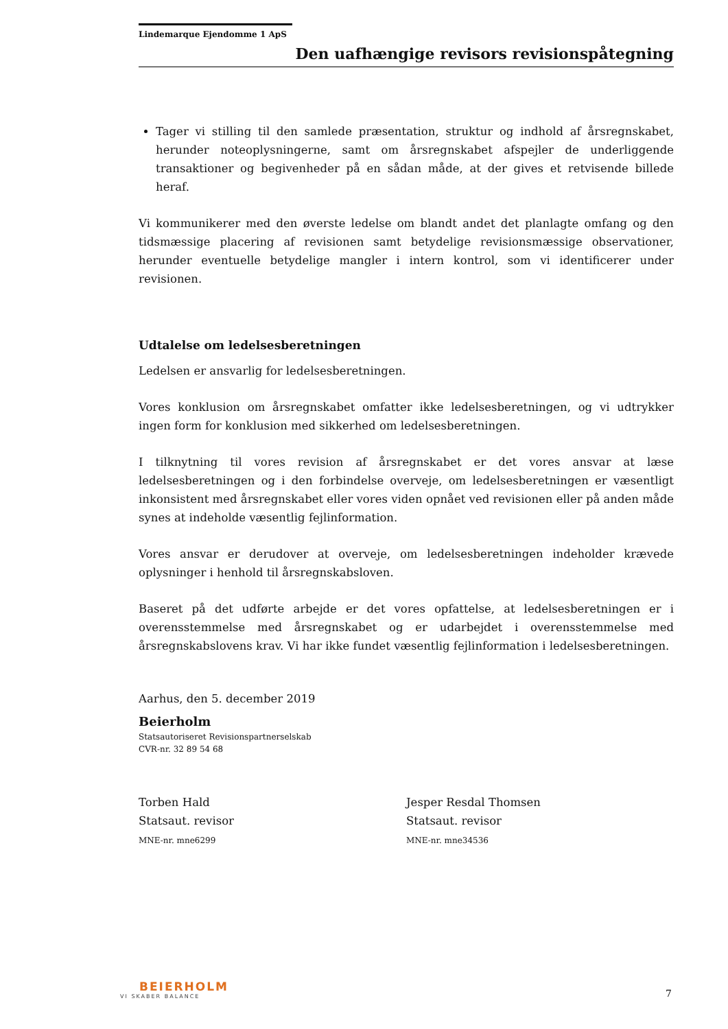Lindemarque Ejendomme 1 ApS
Den uafhængige revisors revisionspåtegning
Tager vi stilling til den samlede præsentation, struktur og indhold af årsregnskabet, herunder noteoplysningerne, samt om årsregnskabet afspejler de underliggende transaktioner og begivenheder på en sådan måde, at der gives et retvisende billede heraf.
Vi kommunikerer med den øverste ledelse om blandt andet det planlagte omfang og den tidsmæssige placering af revisionen samt betydelige revisionsmæssige observationer, herunder eventuelle betydelige mangler i intern kontrol, som vi identificerer under revisionen.
Udtalelse om ledelsesberetningen
Ledelsen er ansvarlig for ledelsesberetningen.
Vores konklusion om årsregnskabet omfatter ikke ledelsesberetningen, og vi udtrykker ingen form for konklusion med sikkerhed om ledelsesberetningen.
I tilknytning til vores revision af årsregnskabet er det vores ansvar at læse ledelsesberetningen og i den forbindelse overveje, om ledelsesberetningen er væsentligt inkonsistent med årsregnskabet eller vores viden opnået ved revisionen eller på anden måde synes at indeholde væsentlig fejlinformation.
Vores ansvar er derudover at overveje, om ledelsesberetningen indeholder krævede oplysninger i henhold til årsregnskabsloven.
Baseret på det udførte arbejde er det vores opfattelse, at ledelsesberetningen er i overensstemmelse med årsregnskabet og er udarbejdet i overensstemmelse med årsregnskabslovens krav. Vi har ikke fundet væsentlig fejlinformation i ledelsesberetningen.
Aarhus, den 5. december 2019
Beierholm
Statsautoriseret Revisionspartnerselskab
CVR-nr. 32 89 54 68
Torben Hald
Statsaut. revisor
MNE-nr. mne6299
Jesper Resdal Thomsen
Statsaut. revisor
MNE-nr. mne34536
BEIERHOLM
VI SKABER BALANCE
7